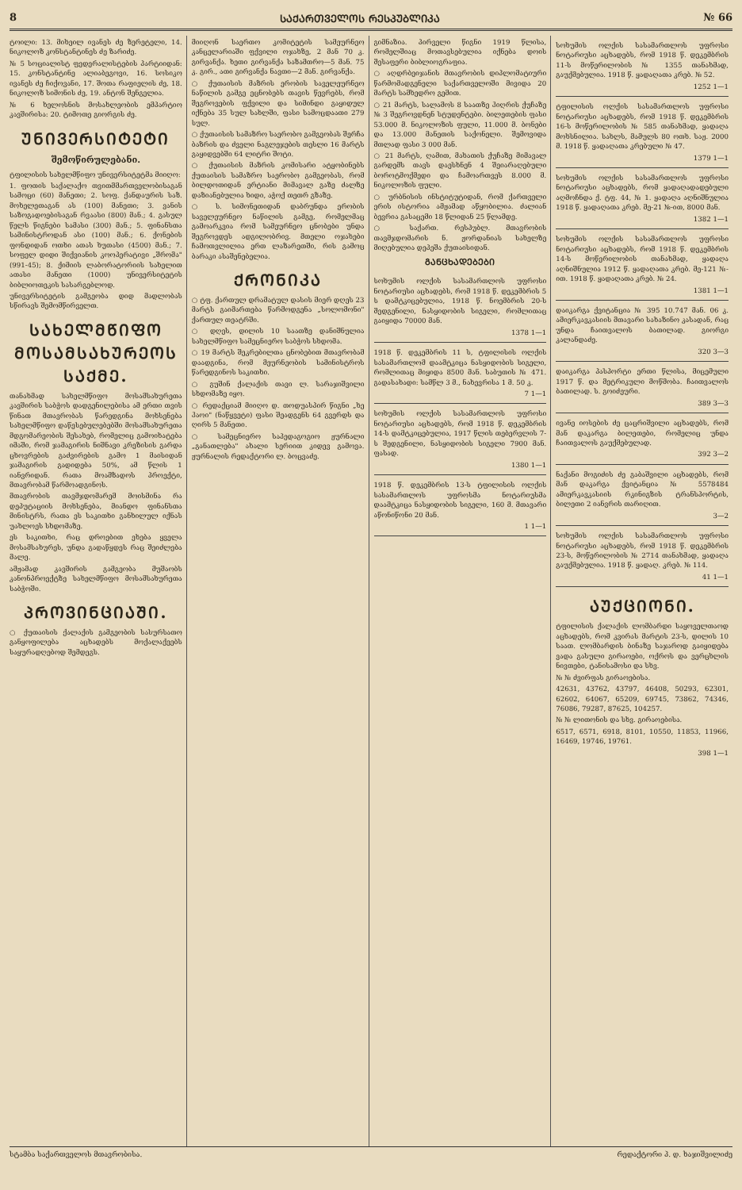8 ᲡᲐᲥᲐᲠᲗᲕᲔᲚᲝᲡ ᲠᲔᲡᲞᲣᲑᲚᲘᲙᲐ № 66
ტოილი: 13. მიხეილ ივანეს ძე ზერეტელი, 14. ნიკოლოზ კონსტანტინეს ძე ზარიძე.
№ 5 სოციალისტ ფედერალისტების პარტიიდან: 15. კონსტანტინე ალიაბეგოვი, 16. სოსიკო ივანეს ძე ჩიქოვანი, 17. შოთა რაფიელის ძე, 18. ნიკოლოზ სიმონის ძე, 19. ანტონ შენგელია.
№ 6 ხელოსნის მოსახლეობის ემპარტიო კავშირისა: 20. ტიმოთე გიორგის ძე.
ᲣᲜᲘᲕᲔᲠᲡᲘᲢᲔᲢᲘ
შემოწირულებანი.
ტფილისის სახელმწიფო უნივერსიტეტმა მიიღო:
1. ფოთის საქალაქო თვითმმართველობისაგან სამოცი (60) მანეთი; 2. სოფ. ქანდაურის საზ. მოხელეთაგან ას (100) მანეთი; 3. ვანის საზოგადოებისაგან რვაასი (800) მან.; 4. გასულ წელს წიგნები სამასი (300) მან.; 5. ფინანსთა სამინისტროდან ასი (100) მან.; 6. ქონების ფონდიდან ოთხი ათას ხუთასი (4500) მან.; 7. სოფელ დიდი შიქვიანის კოოპერატივი „შრომა" (991-45); 8. ქიმიის ლაბორატორიის სახელით ათასი მანეთი (1000) უნივერსიტეტის ბიბლიოთეკის სასარგებლოდ.
უნივერსიტეტის გამგეობა დიდ მადლობას სწირავს შემომწირველთ.
ᲡᲐᲮᲔᲚᲛᲬᲘᲤᲝ ᲛᲝᲡᲐᲛᲡᲐᲮᲣᲠᲔᲝᲡ ᲡᲐᲥᲛᲔ.
თანახმად სახელმწიფო მოსამსახურეთა კავშირის საბჭოს დადგენილებისა ამ ერთი თვის წინათ მთავრობას წარედგინა მოხსენება სახელმწიფო დაწესებულებებში მოსამსახურეთა მდგომარეობის შესახებ, რომელიც გამოიხატება იმაში, რომ ჯამაგირის ნიშნავი კრეზისის გარდა ცხოვრების გაძვირების გამო 1 მაისიდან ჯამაგირის გადიდება 50%, ამ წლის 1 იანვრიდან. რათა მოამზადოს პროექტი, მთავრობამ წარმოადგინოს.
მთავრობის თავმჯდომარემ მოისმინა რა დეპუტაციის მოხსენება, მიანდო ფინანსთა მინისტრს, რათა ეს საკითხი განხილულ იქნას უახლოეს სხდომაზე.
ეს საკითხი, რაც დროებით ეხება ყველა მოსამსახურეს, უნდა გადაწყდეს რაც შეიძლება მალე.
ამჟამად კავშირის გამგეობა მუშაობს კანონპროექტზე სახელმწიფო მოსამსახურეთა საბჭოში.
ᲞᲠᲝᲕᲘᲜᲪᲘᲐᲨᲘ.
○ ქუთაისის ქალაქის გამგეობის სასურსათო განყოფილება აცხადებს მოქალაქეებს საყურადღებოდ შემდეგს.
მიიღონ საერთო კომიტეტის სამეურნეო კანცელარიაში ფქვილი ოჯახზე, 2 მან 70 კ. გირვანქა. ხეთი გირვანქა საზამთრო—5 მან. 75 კ. გირ., ათი გირვანქა ნავთი—2 მან. გირვანქა.
○ ქუთაისის მაზრის ერობის საველეურნეო ნაწილის გამგე ეცნობებს თავის წევრებს, რომ შეგროვების ფქვილი და სიმინდი გაყიდულ იქნება 35 სულ სახლში, ფასი სამოცდაათი 279 სულ.
○ ქუთაისის სამაზრო საერობო გამგეობას შერჩა ბაზრის და ძველი ნაგლეჯების თესლი 16 მარტს გაყიდვებში 64 ლიტრი შოტი.
○ ქუთაისის მაზრის კომისარი ატყობინებს ქუთაისის სამაზრო საერობო გამგეობას, რომ ბილდოთიდან ერტიანი მიმავალ გაზე ძალზე დაზიანებულია ხიდი, აჭოქ თეთრ გზაზე.
○ ს. სიმონეთიდან დაბრუნდა ერობის საველეურნეო ნაწილის გამგე, რომელმაც გამოარკვია რომ სამეურნეო ცნობები უნდა შეგროვდეს ადგილობრივ. მთელი ოჯახები ჩამოთვლილია ერთ ლაზარეთში, რის გამოც ბარაკი ასაშენებელია.
ᲥᲠᲝᲜᲘᲙᲐ
○ ტფ. ქართულ დრამატულ დასის მიერ დღეს 23 მარტს გაიმართება წარმოდგენა „სოლომონი" ქართულ თეატრში.
○ დღეს, დილის 10 საათზე დანიშნულია სახელმწიფო სამეცნიერო საბჭოს სხდომა.
○ 19 მარტს შეკრებილთა ცნობებით მთავრობამ დაადგინა, რომ მეურნეობის სამინისტროს წარედგინოს საკითხი.
○ გუშინ ქალაქის თავი ლ. სარაჯიშვილი სხდომაზე იყო.
○ რედაქციამ მიიღო დ. თოდუასპირ წიგნი „ხე ჰაოი" (ნაწყვეტი) ფასი შეადგენს 64 გვერდს და ღირს 5 მანეთი.
○ სამეცნიერო საპედაგოგიო ჟურნალი „განათლება" ახალი სერიით კიდევ გამოვა. ჟურნალის რედაქტორი ლ. ბოცვაძე.
გიმნაზია. პირველი წიგნი 1919 წლისა, რომელშიაც მოთავსებულია იქნება დოის შესაფერი ბიბლიოგრაფია.
○ აღდრბეიჯანის მთავრობის დიპლომატიური წარმომადგენელი საქართველოში მივიდა 20 მარტს სამხედრო გემით.
○ 21 მარტს, სალამოს 8 საათზე ჰიღრის ქუჩაზე № 3 შეგროვდნენ სტუდენტები. ბილეთების ფასი 53.000 მ. ნიკოლოზის ფული, 11.000 მ. ბონები და 13.000 მანეთის საქონელი. შემოვიდა მთლად ფასი 3 000 მან.
○ 21 მარტს, ღამით, მახათის ქუჩაზე მიმავალ გარდემს თავს დაესხნენ 4 შეიარაღებული ბოროტმოქმედი და ჩამოართვეს 8.000 მ. ნიკოლოზის ფული.
○ ურბნისის ინსტიტუტიდან, რომ ქართველი ერის ისტორია ამჟამად აწყობილია. ძალიან ბევრია გასაცემი 18 წლიდან 25 წლამდე.
○ საქართ. რესპუბლ. მთავრობის თავმჯდომარის ნ. ჟორდანიას სახელზე მიღებულია დეპეშა ქუთაისიდან.
ᲒᲐᲜᲪᲮᲐᲓᲔᲑᲔᲑᲘ
სოხუმის ოლქის სასამართლოს უფროსი ნოტარიუსი აცხადებს, რომ 1918 წ. დეკემბრის 5 ს დამტკიცებულია, 1918 წ. ნოემბრის 20-ს შედგენილი, ნასყიდობის სიგელი, რომლითაც გაიყიდა 70000 მან.
1378 1—1
1918 წ. დეკემბრის 11 ს, ტფილისის ოლქის სასამართლომ დაამტკიცა ნასყიდობის სიგელი, რომლითაც მიყიდა 8500 მან. საბუთის № 471. გადასახადი: სამწლ 3 მ., ნახევრისა 1 მ. 50 კ.
7 1—1
სოხუმის ოლქის სასამართლოს უფროსი ნოტარიუსი აცხადებს, რომ 1918 წ. დეკემბრის 14-ს დამტკიცებულია, 1917 წლის თებერვლის 7-ს შედგენილი, ნასყიდობის სიგელი 7900 მან. ფასად.
1380 1—1
1918 წ. დეკემბრის 13-ს ტფილისის ოლქის სასამართლოს უფროსმა ნოტარიუსმა დაამტკიცა ნასყიდობის სიგელი, 160 მ. მთავარი აწონიწონი 20 მან.
1 1—1
სოხუმის ოლქის სასამართლოს უფროსი ნოტარიუსი აცხადებს, რომ 1918 წ. დეკემბრის 11-ს მოწერილობის № 1355 თანახმად, გაუქმებულია. 1918 წ. ყადაღათა კრებ. № 52.
1252 1—1
ტფილისის ოლქის სასამართლოს უფროსი ნოტარიუსი აცხადებს, რომ 1918 წ. დეკემბრის 16-ს მოწერილობის № 585 თანახმად, ყადაღა მოხსნილია. სახლს, მამულს 80 ოთხ. საჟ. 2000 მ. 1918 წ. ყადაღათა კრებული № 47.
1379 1—1
სოხუმის ოლქის სასამართლოს უფროსი ნოტარიუსი აცხადებს, რომ ყადაღადადებული აღმოჩნდა ქ. ტფ. 44, № 1. ყადაღა აღნიშნულია 1918 წ. ყადაღათა კრებ. მე-21 №-ით, 8000 მან.
1382 1—1
სოხუმის ოლქის სასამართლოს უფროსი ნოტარიუსი აცხადებს, რომ 1918 წ. დეკემბრის 14-ს მოწერილობის თანახმად, ყადაღა აღნიშნულია 1912 წ. ყადაღათა კრებ. მე-121 №-ით. 1918 წ. ყადაღათა კრებ. № 24.
1381 1—1
დაიკარგა ქვიტანცია № 395 10.747 მან. 06 კ. ამიერკავკასიის მთავარი სახაზინო კასადან, რაც უნდა ჩაითვალოს ბათილად. გიორგი კალანდაძე.
320 3—3
დაიკარგა პასპორტი ერთი წლისა, მიცემული 1917 წ. და მეტრიკული მოწმობა. ჩაითვალოს ბათილად. ს. გოიძეური.
389 3—3
ივანე იოსების ძე ცაცრიშვილი აცხადებს, რომ მან დაკარგა ბილეთები, რომელიც უნდა ჩაითვალოს გაუქმებულად.
392 3—2
ნაქანი მოგიძის ძე გაბაშვილი აცხადებს, რომ მან დაკარგა ქვიტანცია № 5578484 ამიერკავკასიის რკინიგზის ტრანსპორტის, ბილეთი 2 იანვრის თარიღით.
3—2
სოხუმის ოლქის სასამართლოს უფროსი ნოტარიუსი აცხადებს, რომ 1918 წ. დეკემბრის 23-ს, მოწერილობის № 2714 თანახმად, ყადაღა გაუქმებულია. 1918 წ. ყადაღ. კრებ. № 114.
41 1—1
ᲐᲣᲥᲪᲘᲝᲜᲘ.
ტფილისის ქალაქის ლომბარდი საყოველთაოდ აცხადებს, რომ კვირას მარტის 23-ს, დილის 10 საათ. ლომბარდის ბინაზე საჯაროდ გაიყიდება ვადა გასული გირაოები, ოქროს და ვერცხლის ნივთები, ტანისამოსი და სხვ.
№ № ძვირფას გირაოებისა.
42631, 43762, 43797, 46408, 50293, 62301, 62602, 64067, 65209, 69745, 73862, 74346, 76086, 79287, 87625, 104257.
№ № ლითონის და სხვ. გირაოებისა.
6517, 6571, 6918, 8101, 10550, 11853, 11966, 16469, 19746, 19761.
398 1—1
სტამბა საქართველოს მთავრობისა. რედაქტორი პ. დ. ხაჯიშვილიძე